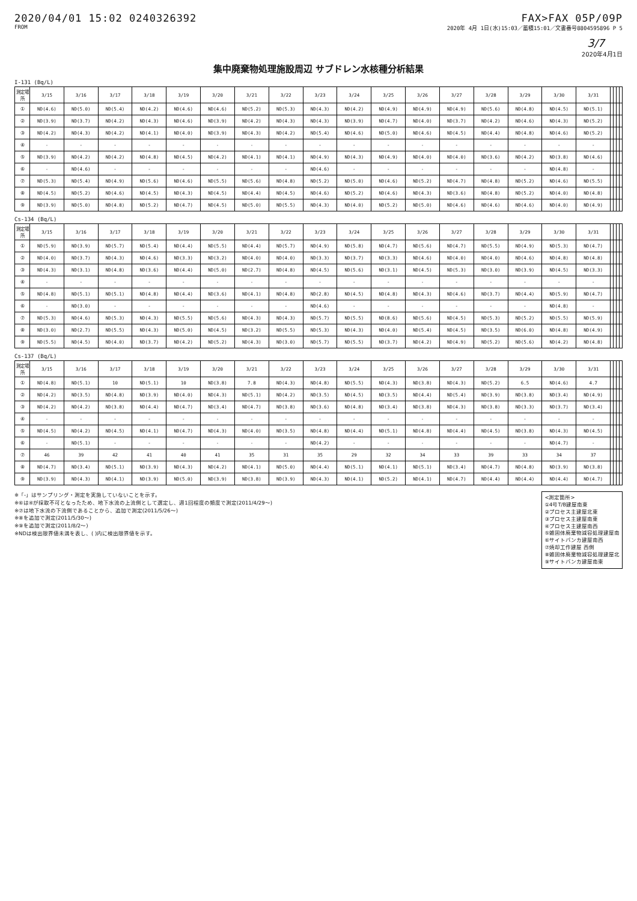2020/04/01 15:02 0240326392
FROM
FAX>FAX 05P/09P
2020年 4月 1日(水)15:03／蓄積15:01／文書番号8804595896 P 5
3/7
2020年4月1日
集中廃棄物処理施設周辺 サブドレン水核種分析結果
I-131 (Bq/L)
| 測定場所 | 3/15 | 3/16 | 3/17 | 3/18 | 3/19 | 3/20 | 3/21 | 3/22 | 3/23 | 3/24 | 3/25 | 3/26 | 3/27 | 3/28 | 3/29 | 3/30 | 3/31 | | | | |
| --- | --- | --- | --- | --- | --- | --- | --- | --- | --- | --- | --- | --- | --- | --- | --- | --- | --- | --- | --- | --- | --- |
| ① | ND(4.6) | ND(5.0) | ND(5.4) | ND(4.2) | ND(4.6) | ND(4.6) | ND(5.2) | ND(5.3) | ND(4.3) | ND(4.2) | ND(4.9) | ND(4.9) | ND(4.9) | ND(5.6) | ND(4.8) | ND(4.5) | ND(5.1) | | | | |
| ② | ND(3.9) | ND(3.7) | ND(4.2) | ND(4.3) | ND(4.6) | ND(3.9) | ND(4.2) | ND(4.3) | ND(4.3) | ND(3.9) | ND(4.7) | ND(4.0) | ND(3.7) | ND(4.2) | ND(4.6) | ND(4.3) | ND(5.2) | | | | |
| ③ | ND(4.2) | ND(4.3) | ND(4.2) | ND(4.1) | ND(4.0) | ND(3.9) | ND(4.3) | ND(4.2) | ND(5.4) | ND(4.6) | ND(5.0) | ND(4.6) | ND(4.5) | ND(4.4) | ND(4.8) | ND(4.6) | ND(5.2) | | | | |
| ④ | - | - | - | - | - | - | - | - | - | - | - | - | - | - | - | - | - | | | | |
| ⑤ | ND(3.9) | ND(4.2) | ND(4.2) | ND(4.8) | ND(4.5) | ND(4.2) | ND(4.1) | ND(4.1) | ND(4.9) | ND(4.3) | ND(4.9) | ND(4.0) | ND(4.0) | ND(3.6) | ND(4.2) | ND(3.8) | ND(4.6) | | | | |
| ⑥ | - | ND(4.6) | - | - | - | - | - | - | ND(4.6) | - | - | - | - | - | - | ND(4.8) | - | | | | |
| ⑦ | ND(5.3) | ND(5.4) | ND(4.9) | ND(5.6) | ND(4.6) | ND(5.5) | ND(5.6) | ND(4.8) | ND(5.2) | ND(5.0) | ND(4.6) | ND(5.2) | ND(4.7) | ND(4.8) | ND(5.2) | ND(4.6) | ND(5.5) | | | | |
| ⑧ | ND(4.5) | ND(5.2) | ND(4.6) | ND(4.5) | ND(4.3) | ND(4.5) | ND(4.4) | ND(4.5) | ND(4.6) | ND(5.2) | ND(4.6) | ND(4.3) | ND(3.6) | ND(4.8) | ND(5.2) | ND(4.0) | ND(4.8) | | | | |
| ⑨ | ND(3.9) | ND(5.0) | ND(4.8) | ND(5.2) | ND(4.7) | ND(4.5) | ND(5.0) | ND(5.5) | ND(4.3) | ND(4.0) | ND(5.2) | ND(5.0) | ND(4.6) | ND(4.6) | ND(4.6) | ND(4.0) | ND(4.9) | | | | |
Cs-134 (Bq/L)
| 測定場所 | 3/15 | 3/16 | 3/17 | 3/18 | 3/19 | 3/20 | 3/21 | 3/22 | 3/23 | 3/24 | 3/25 | 3/26 | 3/27 | 3/28 | 3/29 | 3/30 | 3/31 | | | | |
| --- | --- | --- | --- | --- | --- | --- | --- | --- | --- | --- | --- | --- | --- | --- | --- | --- | --- | --- | --- | --- | --- |
| ① | ND(5.9) | ND(3.9) | ND(5.7) | ND(5.4) | ND(4.4) | ND(5.5) | ND(4.4) | ND(5.7) | ND(4.9) | ND(5.8) | ND(4.7) | ND(5.6) | ND(4.7) | ND(5.5) | ND(4.9) | ND(5.3) | ND(4.7) | | | | |
| ② | ND(4.0) | ND(3.7) | ND(4.3) | ND(4.6) | ND(3.3) | ND(3.2) | ND(4.0) | ND(4.0) | ND(3.3) | ND(3.7) | ND(3.3) | ND(4.6) | ND(4.0) | ND(4.0) | ND(4.6) | ND(4.8) | ND(4.8) | | | | |
| ③ | ND(4.3) | ND(3.1) | ND(4.8) | ND(3.6) | ND(4.4) | ND(5.0) | ND(2.7) | ND(4.8) | ND(4.5) | ND(5.6) | ND(3.1) | ND(4.5) | ND(5.3) | ND(3.0) | ND(3.9) | ND(4.5) | ND(3.3) | | | | |
| ④ | - | - | - | - | - | - | - | - | - | - | - | - | - | - | - | - | - | | | | |
| ⑤ | ND(4.8) | ND(5.1) | ND(5.1) | ND(4.8) | ND(4.4) | ND(3.6) | ND(4.1) | ND(4.8) | ND(2.8) | ND(4.5) | ND(4.8) | ND(4.3) | ND(4.6) | ND(3.7) | ND(4.4) | ND(5.9) | ND(4.7) | | | | |
| ⑥ | - | ND(3.0) | - | - | - | - | - | - | ND(4.6) | - | - | - | - | - | - | ND(4.8) | - | | | | |
| ⑦ | ND(5.3) | ND(4.6) | ND(5.3) | ND(4.3) | ND(5.5) | ND(5.6) | ND(4.3) | ND(4.3) | ND(5.7) | ND(5.5) | ND(8.6) | ND(5.6) | ND(4.5) | ND(5.3) | ND(5.2) | ND(5.5) | ND(5.9) | | | | |
| ⑧ | ND(3.0) | ND(2.7) | ND(5.5) | ND(4.3) | ND(5.0) | ND(4.5) | ND(3.2) | ND(5.5) | ND(5.3) | ND(4.3) | ND(4.0) | ND(5.4) | ND(4.5) | ND(3.5) | ND(6.0) | ND(4.8) | ND(4.9) | | | | |
| ⑨ | ND(5.5) | ND(4.5) | ND(4.0) | ND(3.7) | ND(4.2) | ND(5.2) | ND(4.3) | ND(3.0) | ND(5.7) | ND(5.5) | ND(3.7) | ND(4.2) | ND(4.9) | ND(5.2) | ND(5.6) | ND(4.2) | ND(4.8) | | | | |
Cs-137 (Bq/L)
| 測定場所 | 3/15 | 3/16 | 3/17 | 3/18 | 3/19 | 3/20 | 3/21 | 3/22 | 3/23 | 3/24 | 3/25 | 3/26 | 3/27 | 3/28 | 3/29 | 3/30 | 3/31 | | | | |
| --- | --- | --- | --- | --- | --- | --- | --- | --- | --- | --- | --- | --- | --- | --- | --- | --- | --- | --- | --- | --- | --- |
| ① | ND(4.8) | ND(5.1) | 10 | ND(5.1) | 10 | ND(3.8) | 7.8 | ND(4.3) | ND(4.8) | ND(5.5) | ND(4.3) | ND(3.8) | ND(4.3) | ND(5.2) | 6.5 | ND(4.6) | 4.7 | | | | |
| ② | ND(4.2) | ND(3.5) | ND(4.8) | ND(3.9) | ND(4.0) | ND(4.3) | ND(5.1) | ND(4.2) | ND(3.5) | ND(4.5) | ND(3.5) | ND(4.4) | ND(5.4) | ND(3.9) | ND(3.8) | ND(3.4) | ND(4.9) | | | | |
| ③ | ND(4.2) | ND(4.2) | ND(3.8) | ND(4.4) | ND(4.7) | ND(3.4) | ND(4.7) | ND(3.8) | ND(3.6) | ND(4.8) | ND(3.4) | ND(3.8) | ND(4.3) | ND(3.8) | ND(3.3) | ND(3.7) | ND(3.4) | | | | |
| ④ | - | - | - | - | - | - | - | - | - | - | - | - | - | - | - | - | - | | | | |
| ⑤ | ND(4.5) | ND(4.2) | ND(4.5) | ND(4.1) | ND(4.7) | ND(4.3) | ND(4.0) | ND(3.5) | ND(4.8) | ND(4.4) | ND(5.1) | ND(4.8) | ND(4.4) | ND(4.5) | ND(3.8) | ND(4.3) | ND(4.5) | | | | |
| ⑥ | - | ND(5.1) | - | - | - | - | - | - | ND(4.2) | - | - | - | - | - | - | ND(4.7) | - | | | | |
| ⑦ | 46 | 39 | 42 | 41 | 40 | 41 | 35 | 31 | 35 | 29 | 32 | 34 | 33 | 39 | 33 | 34 | 37 | | | | |
| ⑧ | ND(4.7) | ND(3.4) | ND(5.1) | ND(3.9) | ND(4.3) | ND(4.2) | ND(4.1) | ND(5.0) | ND(4.4) | ND(5.1) | ND(4.1) | ND(5.1) | ND(3.4) | ND(4.7) | ND(4.8) | ND(3.9) | ND(3.8) | | | | |
| ⑨ | ND(3.9) | ND(4.3) | ND(4.1) | ND(3.9) | ND(5.0) | ND(3.9) | ND(3.8) | ND(3.9) | ND(4.3) | ND(4.1) | ND(5.2) | ND(4.1) | ND(4.7) | ND(4.4) | ND(4.4) | ND(4.4) | ND(4.7) | | | | |
※「-」はサンプリング・測定を実施していないことを示す。
※⑥は④が採取不可となったため、地下水流の上流側として選定し、週1回程度の頻度で測定(2011/4/29～)
※⑦は地下水流の下流側であることから、追加で測定(2011/5/26～)
※⑧を追加で測定(2011/5/30～)
※⑨を追加で測定(2011/8/2～)
※NDは検出限界値未満を表し、( )内に検出限界値を示す。
<測定箇所>
①4号T/B建屋南東
②プロセス主建屋北東
③プロセス主建屋南東
④プロセス主建屋南西
⑤雑固体廃棄物減容処理建屋南
⑥サイトバンカ建屋南西
⑦焼却工作建屋 西側
⑧雑固体廃棄物減容処理建屋北
⑨サイトバンカ建屋南東